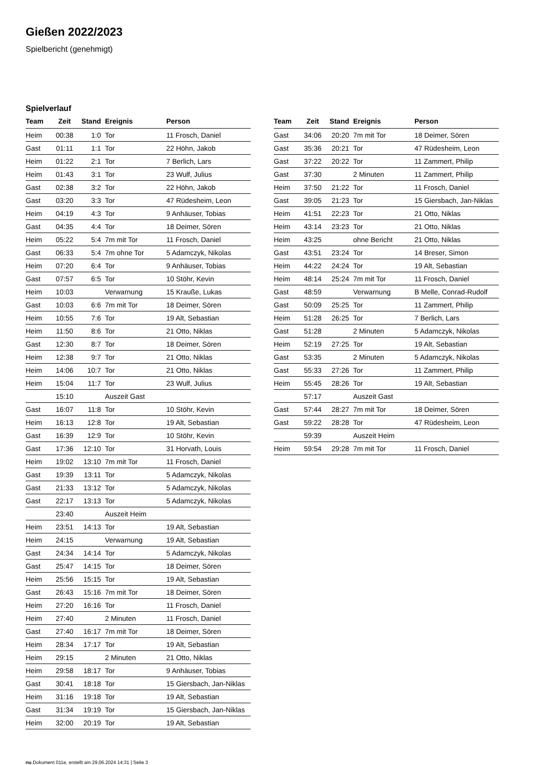Gießen 2022/2023
Spielbericht (genehmigt)
Spielverlauf
| Team | Zeit | Stand | Ereignis | Person |
| --- | --- | --- | --- | --- |
| Heim | 00:38 | 1:0 | Tor | 11 Frosch, Daniel |
| Gast | 01:11 | 1:1 | Tor | 22 Höhn, Jakob |
| Heim | 01:22 | 2:1 | Tor | 7 Berlich, Lars |
| Heim | 01:43 | 3:1 | Tor | 23 Wulf, Julius |
| Gast | 02:38 | 3:2 | Tor | 22 Höhn, Jakob |
| Gast | 03:20 | 3:3 | Tor | 47 Rüdesheim, Leon |
| Heim | 04:19 | 4:3 | Tor | 9 Anhäuser, Tobias |
| Gast | 04:35 | 4:4 | Tor | 18 Deimer, Sören |
| Heim | 05:22 | 5:4 | 7m mit Tor | 11 Frosch, Daniel |
| Gast | 06:33 | 5:4 | 7m ohne Tor | 5 Adamczyk, Nikolas |
| Heim | 07:20 | 6:4 | Tor | 9 Anhäuser, Tobias |
| Gast | 07:57 | 6:5 | Tor | 10 Stöhr, Kevin |
| Heim | 10:03 | | Verwarnung | 15 Kraußе, Lukas |
| Gast | 10:03 | 6:6 | 7m mit Tor | 18 Deimer, Sören |
| Heim | 10:55 | 7:6 | Tor | 19 Alt, Sebastian |
| Heim | 11:50 | 8:6 | Tor | 21 Otto, Niklas |
| Gast | 12:30 | 8:7 | Tor | 18 Deimer, Sören |
| Heim | 12:38 | 9:7 | Tor | 21 Otto, Niklas |
| Heim | 14:06 | 10:7 | Tor | 21 Otto, Niklas |
| Heim | 15:04 | 11:7 | Tor | 23 Wulf, Julius |
| | 15:10 | | Auszeit Gast | |
| Gast | 16:07 | 11:8 | Tor | 10 Stöhr, Kevin |
| Heim | 16:13 | 12:8 | Tor | 19 Alt, Sebastian |
| Gast | 16:39 | 12:9 | Tor | 10 Stöhr, Kevin |
| Gast | 17:36 | 12:10 | Tor | 31 Horvath, Louis |
| Heim | 19:02 | 13:10 | 7m mit Tor | 11 Frosch, Daniel |
| Gast | 19:39 | 13:11 | Tor | 5 Adamczyk, Nikolas |
| Gast | 21:33 | 13:12 | Tor | 5 Adamczyk, Nikolas |
| Gast | 22:17 | 13:13 | Tor | 5 Adamczyk, Nikolas |
| | 23:40 | | Auszeit Heim | |
| Heim | 23:51 | 14:13 | Tor | 19 Alt, Sebastian |
| Heim | 24:15 | | Verwarnung | 19 Alt, Sebastian |
| Gast | 24:34 | 14:14 | Tor | 5 Adamczyk, Nikolas |
| Gast | 25:47 | 14:15 | Tor | 18 Deimer, Sören |
| Heim | 25:56 | 15:15 | Tor | 19 Alt, Sebastian |
| Gast | 26:43 | 15:16 | 7m mit Tor | 18 Deimer, Sören |
| Heim | 27:20 | 16:16 | Tor | 11 Frosch, Daniel |
| Heim | 27:40 | | 2 Minuten | 11 Frosch, Daniel |
| Gast | 27:40 | 16:17 | 7m mit Tor | 18 Deimer, Sören |
| Heim | 28:34 | 17:17 | Tor | 19 Alt, Sebastian |
| Heim | 29:15 | | 2 Minuten | 21 Otto, Niklas |
| Heim | 29:58 | 18:17 | Tor | 9 Anhäuser, Tobias |
| Gast | 30:41 | 18:18 | Tor | 15 Giersbach, Jan-Niklas |
| Heim | 31:16 | 19:18 | Tor | 19 Alt, Sebastian |
| Gast | 31:34 | 19:19 | Tor | 15 Giersbach, Jan-Niklas |
| Heim | 32:00 | 20:19 | Tor | 19 Alt, Sebastian |
| Team | Zeit | Stand | Ereignis | Person |
| --- | --- | --- | --- | --- |
| Gast | 34:06 | 20:20 | 7m mit Tor | 18 Deimer, Sören |
| Gast | 35:36 | 20:21 | Tor | 47 Rüdesheim, Leon |
| Gast | 37:22 | 20:22 | Tor | 11 Zammert, Philip |
| Gast | 37:30 | | 2 Minuten | 11 Zammert, Philip |
| Heim | 37:50 | 21:22 | Tor | 11 Frosch, Daniel |
| Gast | 39:05 | 21:23 | Tor | 15 Giersbach, Jan-Niklas |
| Heim | 41:51 | 22:23 | Tor | 21 Otto, Niklas |
| Heim | 43:14 | 23:23 | Tor | 21 Otto, Niklas |
| Heim | 43:25 | | ohne Bericht | 21 Otto, Niklas |
| Gast | 43:51 | 23:24 | Tor | 14 Breser, Simon |
| Heim | 44:22 | 24:24 | Tor | 19 Alt, Sebastian |
| Heim | 48:14 | 25:24 | 7m mit Tor | 11 Frosch, Daniel |
| Gast | 48:59 | | Verwarnung | B Melle, Conrad-Rudolf |
| Gast | 50:09 | 25:25 | Tor | 11 Zammert, Philip |
| Heim | 51:28 | 26:25 | Tor | 7 Berlich, Lars |
| Gast | 51:28 | | 2 Minuten | 5 Adamczyk, Nikolas |
| Heim | 52:19 | 27:25 | Tor | 19 Alt, Sebastian |
| Gast | 53:35 | | 2 Minuten | 5 Adamczyk, Nikolas |
| Gast | 55:33 | 27:26 | Tor | 11 Zammert, Philip |
| Heim | 55:45 | 28:26 | Tor | 19 Alt, Sebastian |
| | 57:17 | | Auszeit Gast | |
| Gast | 57:44 | 28:27 | 7m mit Tor | 18 Deimer, Sören |
| Gast | 59:22 | 28:28 | Tor | 47 Rüdesheim, Leon |
| | 59:39 | | Auszeit Heim | |
| Heim | 59:54 | 29:28 | 7m mit Tor | 11 Frosch, Daniel |
nu.Dokument 011e, erstellt am 29.06.2024 14:31 | Seite 3